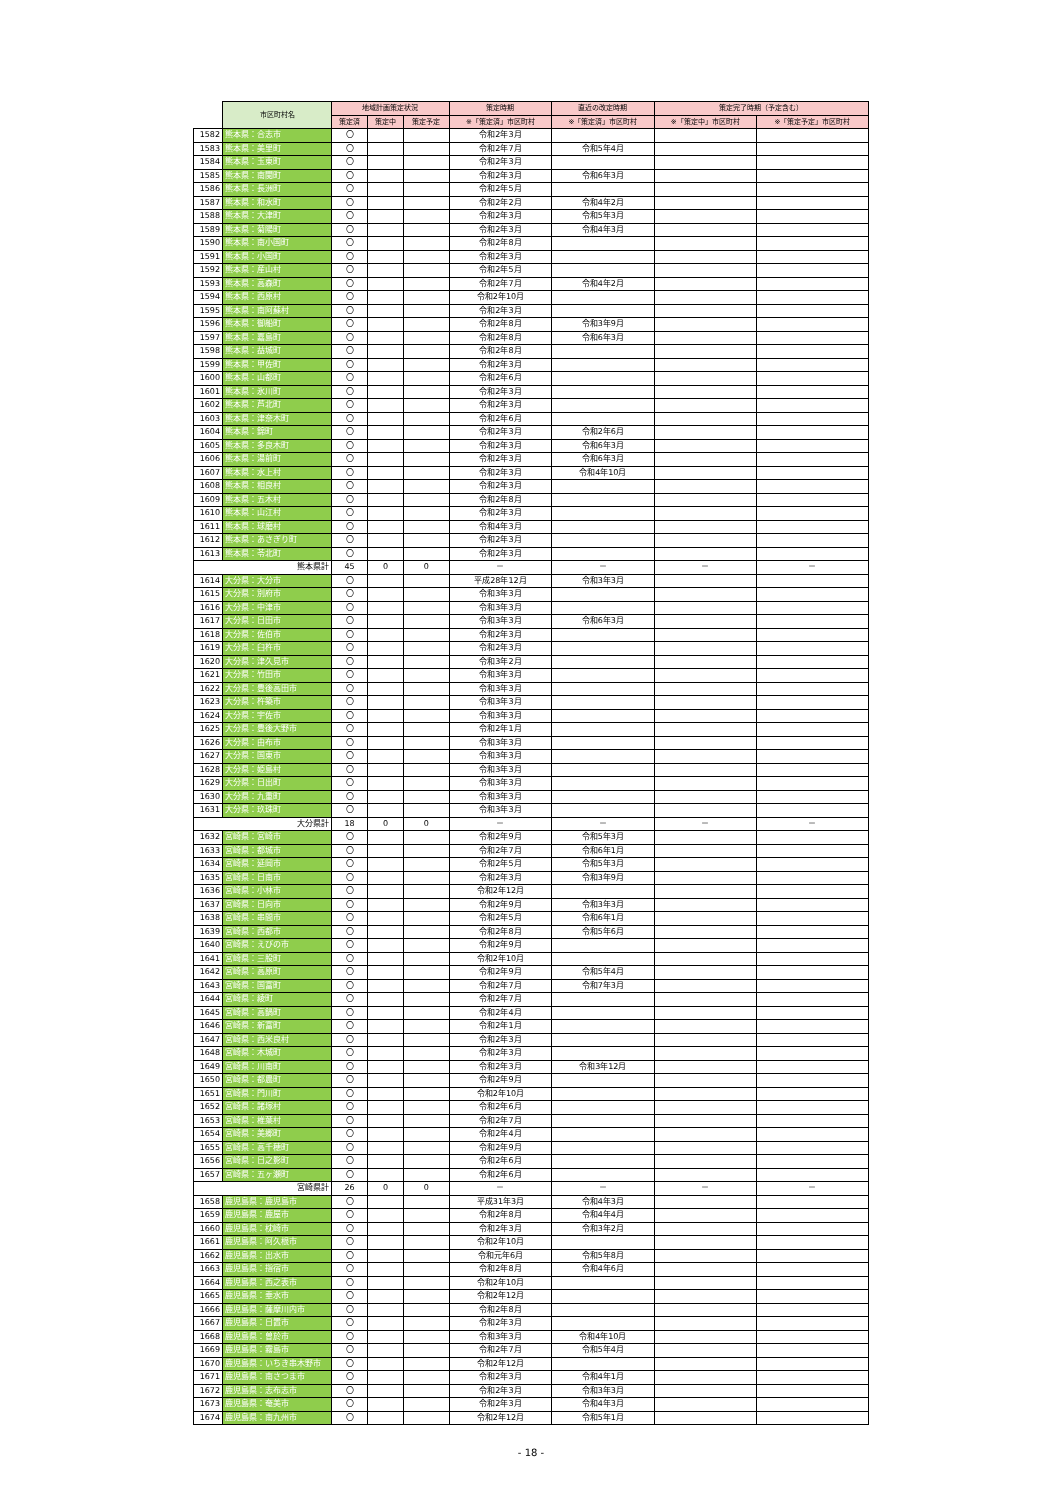| | 市区町村名 | 地域計画策定状況 | | | 策定時期 | 直近の改定時期 | 策定完了時期（予定含む） | |
| --- | --- | --- | --- | --- | --- | --- | --- | --- |
| | | 策定済 | 策定中 | 策定予定 | ※「策定済」市区町村 | ※「策定済」市区町村 | ※「策定中」市区町村 | ※「策定予定」市区町村 |
| 1582 | 熊本県：合志市 | 〇 | | | 令和2年3月 | | | |
| 1583 | 熊本県：美里町 | 〇 | | | 令和2年7月 | 令和5年4月 | | |
| 1584 | 熊本県：玉東町 | 〇 | | | 令和2年3月 | | | |
| 1585 | 熊本県：南関町 | 〇 | | | 令和2年3月 | 令和6年3月 | | |
| 1586 | 熊本県：長洲町 | 〇 | | | 令和2年5月 | | | |
| 1587 | 熊本県：和水町 | 〇 | | | 令和2年2月 | 令和4年2月 | | |
| 1588 | 熊本県：大津町 | 〇 | | | 令和2年3月 | 令和5年3月 | | |
| 1589 | 熊本県：菊陽町 | 〇 | | | 令和2年3月 | 令和4年3月 | | |
| 1590 | 熊本県：南小国町 | 〇 | | | 令和2年8月 | | | |
| 1591 | 熊本県：小国町 | 〇 | | | 令和2年3月 | | | |
| 1592 | 熊本県：産山村 | 〇 | | | 令和2年5月 | | | |
| 1593 | 熊本県：高森町 | 〇 | | | 令和2年7月 | 令和4年2月 | | |
| 1594 | 熊本県：西原村 | 〇 | | | 令和2年10月 | | | |
| 1595 | 熊本県：南阿蘇村 | 〇 | | | 令和2年3月 | | | |
| 1596 | 熊本県：御船町 | 〇 | | | 令和2年8月 | 令和3年9月 | | |
| 1597 | 熊本県：嘉島町 | 〇 | | | 令和2年8月 | 令和6年3月 | | |
| 1598 | 熊本県：益城町 | 〇 | | | 令和2年8月 | | | |
| 1599 | 熊本県：甲佐町 | 〇 | | | 令和2年3月 | | | |
| 1600 | 熊本県：山都町 | 〇 | | | 令和2年6月 | | | |
| 1601 | 熊本県：氷川町 | 〇 | | | 令和2年3月 | | | |
| 1602 | 熊本県：芦北町 | 〇 | | | 令和2年3月 | | | |
| 1603 | 熊本県：津奈木町 | 〇 | | | 令和2年6月 | | | |
| 1604 | 熊本県：錦町 | 〇 | | | 令和2年3月 | 令和2年6月 | | |
| 1605 | 熊本県：多良木町 | 〇 | | | 令和2年3月 | 令和6年3月 | | |
| 1606 | 熊本県：湯前町 | 〇 | | | 令和2年3月 | 令和6年3月 | | |
| 1607 | 熊本県：水上村 | 〇 | | | 令和2年3月 | 令和4年10月 | | |
| 1608 | 熊本県：相良村 | 〇 | | | 令和2年3月 | | | |
| 1609 | 熊本県：五木村 | 〇 | | | 令和2年8月 | | | |
| 1610 | 熊本県：山江村 | 〇 | | | 令和2年3月 | | | |
| 1611 | 熊本県：球磨村 | 〇 | | | 令和4年3月 | | | |
| 1612 | 熊本県：あさぎり町 | 〇 | | | 令和2年3月 | | | |
| 1613 | 熊本県：苓北町 | 〇 | | | 令和2年3月 | | | |
| | 熊本県計 | 45 | 0 | 0 | － | － | － | － |
| 1614 | 大分県：大分市 | 〇 | | | 平成28年12月 | 令和3年3月 | | |
| 1615 | 大分県：別府市 | 〇 | | | 令和3年3月 | | | |
| 1616 | 大分県：中津市 | 〇 | | | 令和3年3月 | | | |
| 1617 | 大分県：日田市 | 〇 | | | 令和3年3月 | 令和6年3月 | | |
| 1618 | 大分県：佐伯市 | 〇 | | | 令和2年3月 | | | |
| 1619 | 大分県：臼杵市 | 〇 | | | 令和2年3月 | | | |
| 1620 | 大分県：津久見市 | 〇 | | | 令和3年2月 | | | |
| 1621 | 大分県：竹田市 | 〇 | | | 令和3年3月 | | | |
| 1622 | 大分県：豊後高田市 | 〇 | | | 令和3年3月 | | | |
| 1623 | 大分県：杵築市 | 〇 | | | 令和3年3月 | | | |
| 1624 | 大分県：宇佐市 | 〇 | | | 令和3年3月 | | | |
| 1625 | 大分県：豊後大野市 | 〇 | | | 令和2年1月 | | | |
| 1626 | 大分県：由布市 | 〇 | | | 令和3年3月 | | | |
| 1627 | 大分県：国東市 | 〇 | | | 令和3年3月 | | | |
| 1628 | 大分県：姫島村 | 〇 | | | 令和3年3月 | | | |
| 1629 | 大分県：日出町 | 〇 | | | 令和3年3月 | | | |
| 1630 | 大分県：九重町 | 〇 | | | 令和3年3月 | | | |
| 1631 | 大分県：玖珠町 | 〇 | | | 令和3年3月 | | | |
| | 大分県計 | 18 | 0 | 0 | － | － | － | － |
| 1632 | 宮崎県：宮崎市 | 〇 | | | 令和2年9月 | 令和5年3月 | | |
| 1633 | 宮崎県：都城市 | 〇 | | | 令和2年7月 | 令和6年1月 | | |
| 1634 | 宮崎県：延岡市 | 〇 | | | 令和2年5月 | 令和5年3月 | | |
| 1635 | 宮崎県：日南市 | 〇 | | | 令和2年3月 | 令和3年9月 | | |
| 1636 | 宮崎県：小林市 | 〇 | | | 令和2年12月 | | | |
| 1637 | 宮崎県：日向市 | 〇 | | | 令和2年9月 | 令和3年3月 | | |
| 1638 | 宮崎県：串間市 | 〇 | | | 令和2年5月 | 令和6年1月 | | |
| 1639 | 宮崎県：西都市 | 〇 | | | 令和2年8月 | 令和5年6月 | | |
| 1640 | 宮崎県：えびの市 | 〇 | | | 令和2年9月 | | | |
| 1641 | 宮崎県：三股町 | 〇 | | | 令和2年10月 | | | |
| 1642 | 宮崎県：高原町 | 〇 | | | 令和2年9月 | 令和5年4月 | | |
| 1643 | 宮崎県：国富町 | 〇 | | | 令和2年7月 | 令和7年3月 | | |
| 1644 | 宮崎県：綾町 | 〇 | | | 令和2年7月 | | | |
| 1645 | 宮崎県：高鍋町 | 〇 | | | 令和2年4月 | | | |
| 1646 | 宮崎県：新富町 | 〇 | | | 令和2年1月 | | | |
| 1647 | 宮崎県：西米良村 | 〇 | | | 令和2年3月 | | | |
| 1648 | 宮崎県：木城町 | 〇 | | | 令和2年3月 | | | |
| 1649 | 宮崎県：川南町 | 〇 | | | 令和2年3月 | 令和3年12月 | | |
| 1650 | 宮崎県：都農町 | 〇 | | | 令和2年9月 | | | |
| 1651 | 宮崎県：門川町 | 〇 | | | 令和2年10月 | | | |
| 1652 | 宮崎県：諸塚村 | 〇 | | | 令和2年6月 | | | |
| 1653 | 宮崎県：椎葉村 | 〇 | | | 令和2年7月 | | | |
| 1654 | 宮崎県：美郷町 | 〇 | | | 令和2年4月 | | | |
| 1655 | 宮崎県：高千穂町 | 〇 | | | 令和2年9月 | | | |
| 1656 | 宮崎県：日之影町 | 〇 | | | 令和2年6月 | | | |
| 1657 | 宮崎県：五ヶ瀬町 | 〇 | | | 令和2年6月 | | | |
| | 宮崎県計 | 26 | 0 | 0 | － | － | － | － |
| 1658 | 鹿児島県：鹿児島市 | 〇 | | | 平成31年3月 | 令和4年3月 | | |
| 1659 | 鹿児島県：鹿屋市 | 〇 | | | 令和2年8月 | 令和4年4月 | | |
| 1660 | 鹿児島県：枕崎市 | 〇 | | | 令和2年3月 | 令和3年2月 | | |
| 1661 | 鹿児島県：阿久根市 | 〇 | | | 令和2年10月 | | | |
| 1662 | 鹿児島県：出水市 | 〇 | | | 令和元年6月 | 令和5年8月 | | |
| 1663 | 鹿児島県：指宿市 | 〇 | | | 令和2年8月 | 令和4年6月 | | |
| 1664 | 鹿児島県：西之表市 | 〇 | | | 令和2年10月 | | | |
| 1665 | 鹿児島県：垂水市 | 〇 | | | 令和2年12月 | | | |
| 1666 | 鹿児島県：薩摩川内市 | 〇 | | | 令和2年8月 | | | |
| 1667 | 鹿児島県：日置市 | 〇 | | | 令和2年3月 | | | |
| 1668 | 鹿児島県：曽於市 | 〇 | | | 令和3年3月 | 令和4年10月 | | |
| 1669 | 鹿児島県：霧島市 | 〇 | | | 令和2年7月 | 令和5年4月 | | |
| 1670 | 鹿児島県：いちき串木野市 | 〇 | | | 令和2年12月 | | | |
| 1671 | 鹿児島県：南さつま市 | 〇 | | | 令和2年3月 | 令和4年1月 | | |
| 1672 | 鹿児島県：志布志市 | 〇 | | | 令和2年3月 | 令和3年3月 | | |
| 1673 | 鹿児島県：奄美市 | 〇 | | | 令和2年3月 | 令和4年3月 | | |
| 1674 | 鹿児島県：南九州市 | 〇 | | | 令和2年12月 | 令和5年1月 | | |
- 18 -